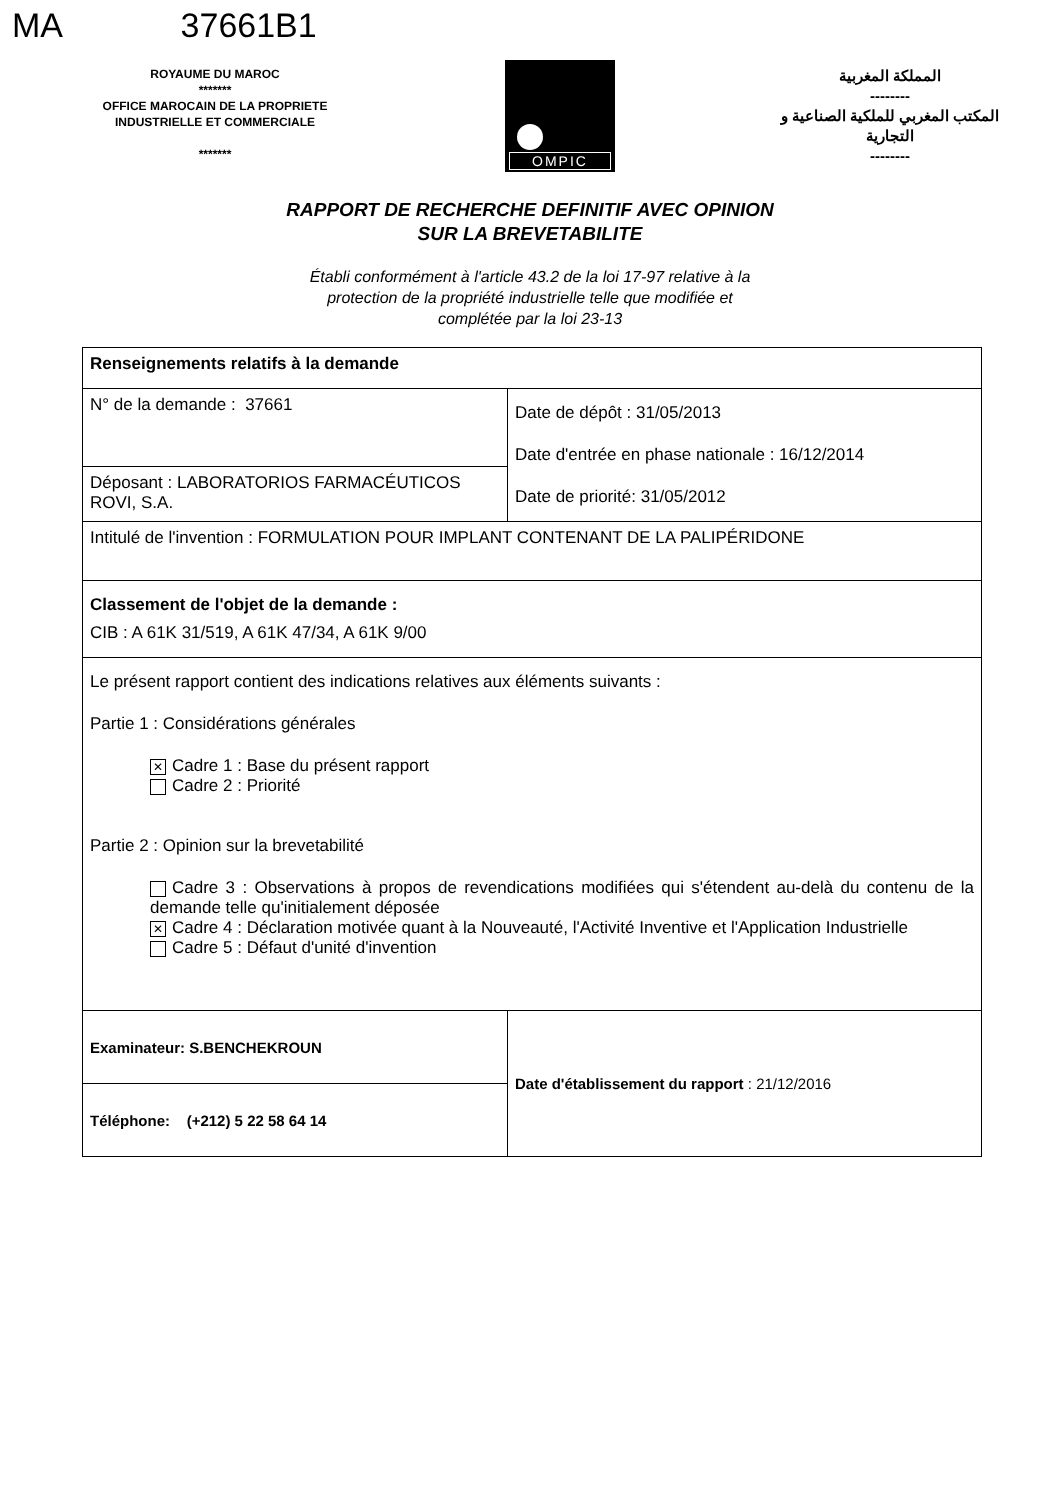MA 37661B1
ROYAUME DU MAROC
*******
OFFICE MAROCAIN DE LA PROPRIETE
INDUSTRIELLE ET COMMERCIALE
*******
OMPIC
المملكة المغربية
--------
المكتب المغربي للملكية الصناعية و التجارية
--------
RAPPORT DE RECHERCHE DEFINITIF AVEC OPINION
SUR LA BREVETABILITE
Établi conformément à l'article 43.2 de la loi 17-97 relative à la
protection de la propriété industrielle telle que modifiée et
complétée par la loi 23-13
| Renseignements relatifs à la demande | |
| N° de la demande : 37661 | Date de dépôt : 31/05/2013 Date d'entrée en phase nationale : 16/12/2014 Date de priorité: 31/05/2012 |
| Déposant : LABORATORIOS FARMACÉUTICOS ROVI, S.A. | |
| Intitulé de l'invention : FORMULATION POUR IMPLANT CONTENANT DE LA PALIPÉRIDONE | |
| Classement de l'objet de la demande : CIB : A 61K 31/519, A 61K 47/34, A 61K 9/00 | |
| Le présent rapport contient des indications relatives aux éléments suivants : Partie 1 : Considérations générales ✕ Cadre 1 : Base du présent rapport Cadre 2 : Priorité Partie 2 : Opinion sur la brevetabilité Cadre 3 : Observations à propos de revendications modifiées qui s'étendent au-delà du contenu de la demande telle qu'initialement déposée ✕ Cadre 4 : Déclaration motivée quant à la Nouveauté, l'Activité Inventive et l'Application Industrielle Cadre 5 : Défaut d'unité d'invention | |
| Examinateur: S.BENCHEKROUN | Date d'établissement du rapport : 21/12/2016 |
| Téléphone: (+212) 5 22 58 64 14 | |